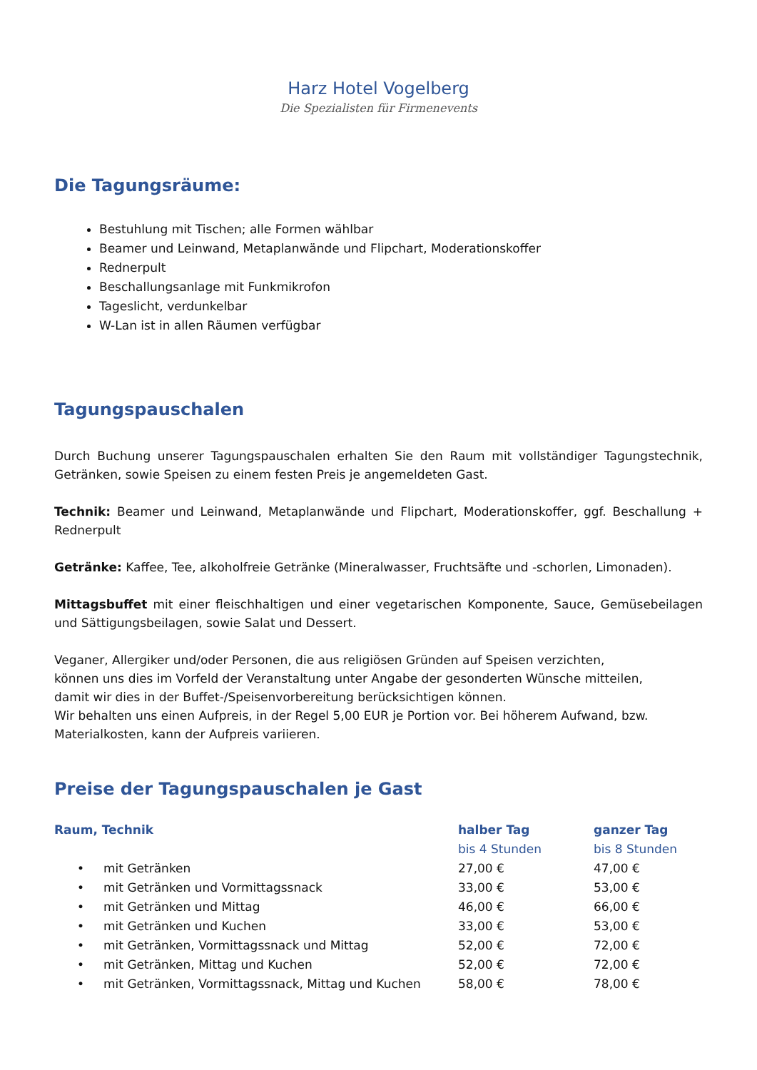Harz Hotel Vogelberg
Die Spezialisten für Firmenevents
Die Tagungsräume:
Bestuhlung mit Tischen; alle Formen wählbar
Beamer und Leinwand, Metaplanwände und Flipchart, Moderationskoffer
Rednerpult
Beschallungsanlage mit Funkmikrofon
Tageslicht, verdunkelbar
W-Lan ist in allen Räumen verfügbar
Tagungspauschalen
Durch Buchung unserer Tagungspauschalen erhalten Sie den Raum mit vollständiger Tagungstechnik, Getränken, sowie Speisen zu einem festen Preis je angemeldeten Gast.
Technik: Beamer und Leinwand, Metaplanwände und Flipchart, Moderationskoffer, ggf. Beschallung + Rednerpult
Getränke: Kaffee, Tee, alkoholfreie Getränke (Mineralwasser, Fruchtsäfte und -schorlen, Limonaden).
Mittagsbuffet mit einer fleischhaltigen und einer vegetarischen Komponente, Sauce, Gemüsebeilagen und Sättigungsbeilagen, sowie Salat und Dessert.
Veganer, Allergiker und/oder Personen, die aus religiösen Gründen auf Speisen verzichten,
können uns dies im Vorfeld der Veranstaltung unter Angabe der gesonderten Wünsche mitteilen,
damit wir dies in der Buffet-/Speisenvorbereitung berücksichtigen können.
Wir behalten uns einen Aufpreis, in der Regel 5,00 EUR je Portion vor. Bei höherem Aufwand, bzw. Materialkosten, kann der Aufpreis variieren.
Preise der Tagungspauschalen je Gast
| Raum, Technik | halber Tag | ganzer Tag |
| --- | --- | --- |
| | bis 4 Stunden | bis 8 Stunden |
| • mit Getränken | 27,00 € | 47,00 € |
| • mit Getränken und Vormittagssnack | 33,00 € | 53,00 € |
| • mit Getränken und Mittag | 46,00 € | 66,00 € |
| • mit Getränken und Kuchen | 33,00 € | 53,00 € |
| • mit Getränken, Vormittagssnack und Mittag | 52,00 € | 72,00 € |
| • mit Getränken, Mittag und Kuchen | 52,00 € | 72,00 € |
| • mit Getränken, Vormittagssnack, Mittag und Kuchen | 58,00 € | 78,00 € |